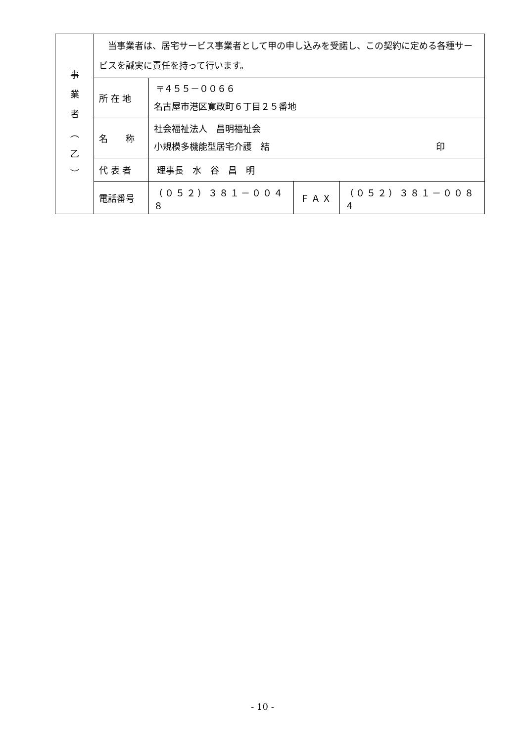| 事 業 者 ︵ 乙 ︶ | 当事業者は、居宅サービス事業者として甲の申し込みを受諾し、この契約に定める各種サービスを誠実に責任を持って行います。 | | | |
| | 所 在 地 | 〒４５５－００６６ 名古屋市港区寛政町６丁目２５番地 | | |
| | 名 称 | 社会福祉法人 昌明福祉会 小規模多機能型居宅介護 結 印 | | |
| | 代 表 者 | 理事長 水 谷 昌 明 | | |
| | 電話番号 | （０５２）３８１－００４８ | ＦＡＸ | （０５２）３８１－００８４ |
- 10 -